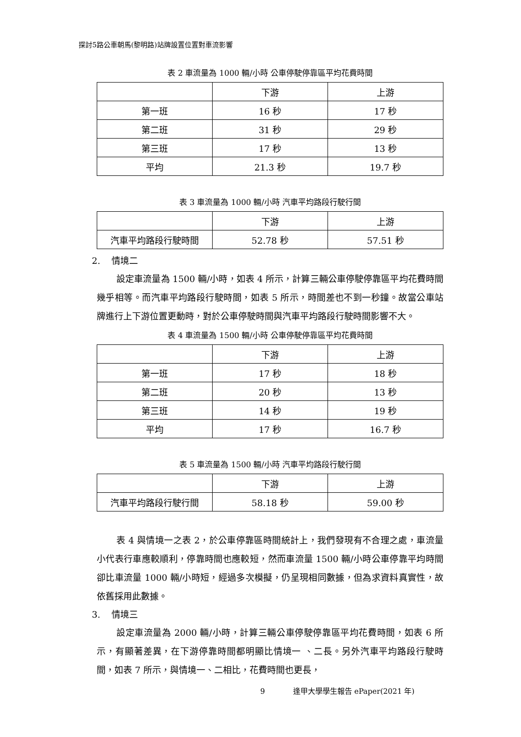探討5路公車朝馬(黎明路)站牌設置位置對車流影響
表 2 車流量為 1000 輛/小時 公車停駛停靠區平均花費時間
| | 下游 | 上游 |
| --- | --- | --- |
| 第一班 | 16 秒 | 17 秒 |
| 第二班 | 31 秒 | 29 秒 |
| 第三班 | 17 秒 | 13 秒 |
| 平均 | 21.3 秒 | 19.7 秒 |
表 3 車流量為 1000 輛/小時 汽車平均路段行駛行間
| | 下游 | 上游 |
| --- | --- | --- |
| 汽車平均路段行駛時間 | 52.78 秒 | 57.51 秒 |
2. 情境二
設定車流量為 1500 輛/小時，如表 4 所示，計算三輛公車停駛停靠區平均花費時間幾乎相等。而汽車平均路段行駛時間，如表 5 所示，時間差也不到一秒鐘。故當公車站牌進行上下游位置更動時，對於公車停駛時間與汽車平均路段行駛時間影響不大。
表 4 車流量為 1500 輛/小時 公車停駛停靠區平均花費時間
| | 下游 | 上游 |
| --- | --- | --- |
| 第一班 | 17 秒 | 18 秒 |
| 第二班 | 20 秒 | 13 秒 |
| 第三班 | 14 秒 | 19 秒 |
| 平均 | 17 秒 | 16.7 秒 |
表 5 車流量為 1500 輛/小時 汽車平均路段行駛行間
| | 下游 | 上游 |
| --- | --- | --- |
| 汽車平均路段行駛行間 | 58.18 秒 | 59.00 秒 |
表 4 與情境一之表 2，於公車停靠區時間統計上，我們發現有不合理之處，車流量小代表行車應較順利，停靠時間也應較短，然而車流量 1500 輛/小時公車停靠平均時間卻比車流量 1000 輛/小時短，經過多次模擬，仍呈現相同數據，但為求資料真實性，故依舊採用此數據。
3. 情境三
設定車流量為 2000 輛/小時，計算三輛公車停駛停靠區平均花費時間，如表 6 所示，有顯著差異，在下游停靠時間都明顯比情境一 、二長。另外汽車平均路段行駛時間，如表 7 所示，與情境一、二相比，花費時間也更長，
9 逢甲大學學生報告 ePaper(2021 年)